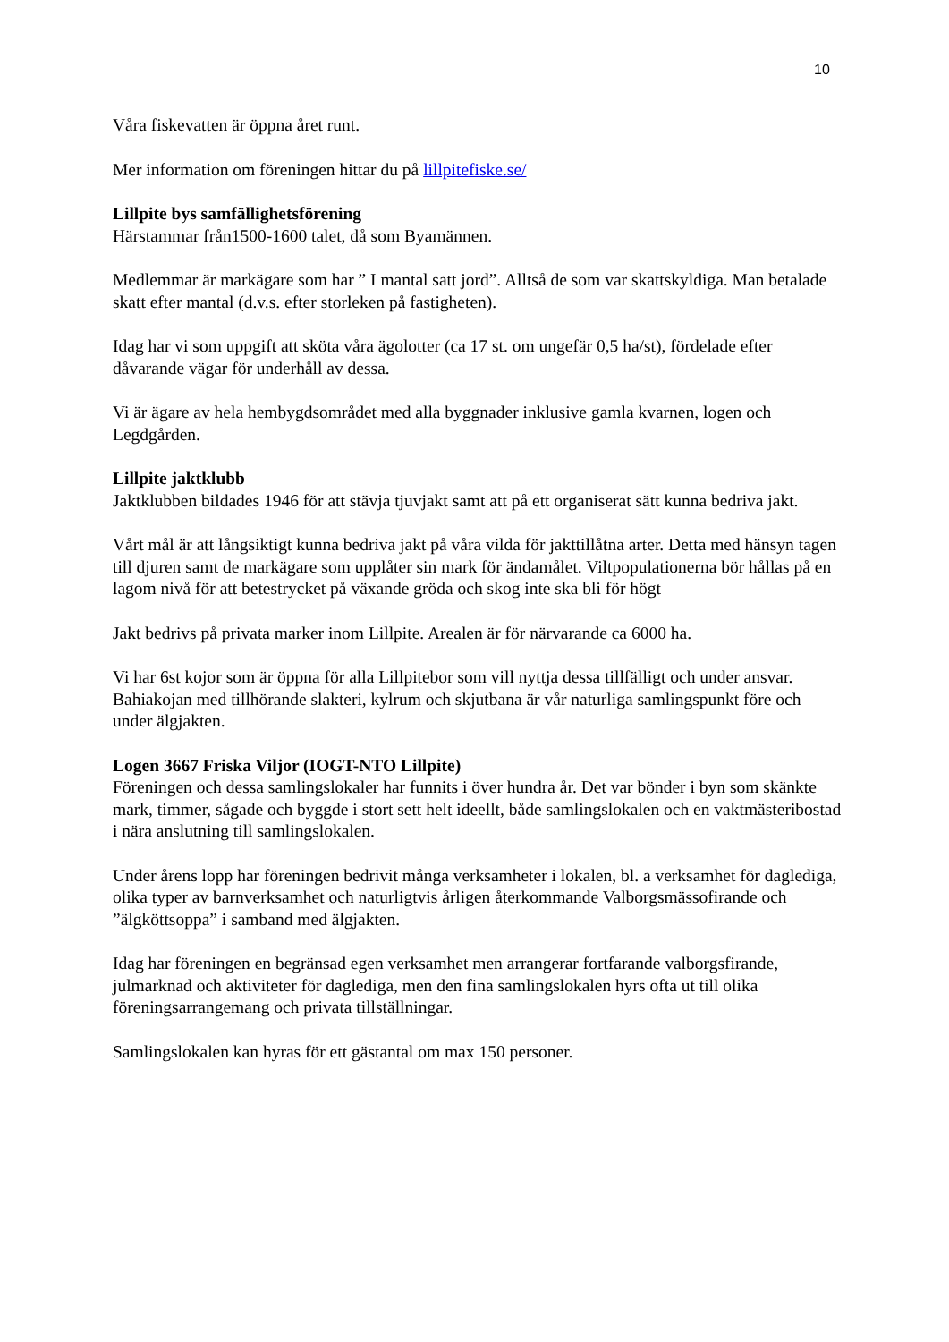10
Våra fiskevatten är öppna året runt.
Mer information om föreningen hittar du på lillpitefiske.se/
Lillpite bys samfällighetsförening
Härstammar från1500-1600 talet, då som Byamännen.
Medlemmar är markägare som har ” I mantal satt jord”. Alltså de som var skattskyldiga. Man betalade skatt efter mantal (d.v.s. efter storleken på fastigheten).
Idag har vi som uppgift att sköta våra ägolotter (ca 17 st. om ungefär 0,5 ha/st), fördelade efter dåvarande vägar för underhåll av dessa.
Vi är ägare av hela hembygdsområdet med alla byggnader inklusive gamla kvarnen, logen och Legdgården.
Lillpite jaktklubb
Jaktklubben bildades 1946 för att stävja tjuvjakt samt att på ett organiserat sätt kunna bedriva jakt.
Vårt mål är att långsiktigt kunna bedriva jakt på våra vilda för jakttillåtna arter. Detta med hänsyn tagen till djuren samt de markägare som upplåter sin mark för ändamålet. Viltpopulationerna bör hållas på en lagom nivå för att betestrycket på växande gröda och skog inte ska bli för högt
Jakt bedrivs på privata marker inom Lillpite. Arealen är för närvarande ca 6000 ha.
Vi har 6st kojor som är öppna för alla Lillpitebor som vill nyttja dessa tillfälligt och under ansvar. Bahiakojan med tillhörande slakteri, kylrum och skjutbana är vår naturliga samlingspunkt före och under älgjakten.
Logen 3667 Friska Viljor (IOGT-NTO Lillpite)
Föreningen och dessa samlingslokaler har funnits i över hundra år. Det var bönder i byn som skänkte mark, timmer, sågade och byggde i stort sett helt ideellt, både samlingslokalen och en vaktmästeribostad i nära anslutning till samlingslokalen.
Under årens lopp har föreningen bedrivit många verksamheter i lokalen, bl. a verksamhet för daglediga, olika typer av barnverksamhet och naturligtvis årligen återkommande Valborgsmässofirande och ”älgköttsoppa” i samband med älgjakten.
Idag har föreningen en begränsad egen verksamhet men arrangerar fortfarande valborgsfirande, julmarknad och aktiviteter för daglediga, men den fina samlingslokalen hyrs ofta ut till olika föreningsarrangemang och privata tillställningar.
Samlingslokalen kan hyras för ett gästantal om max 150 personer.